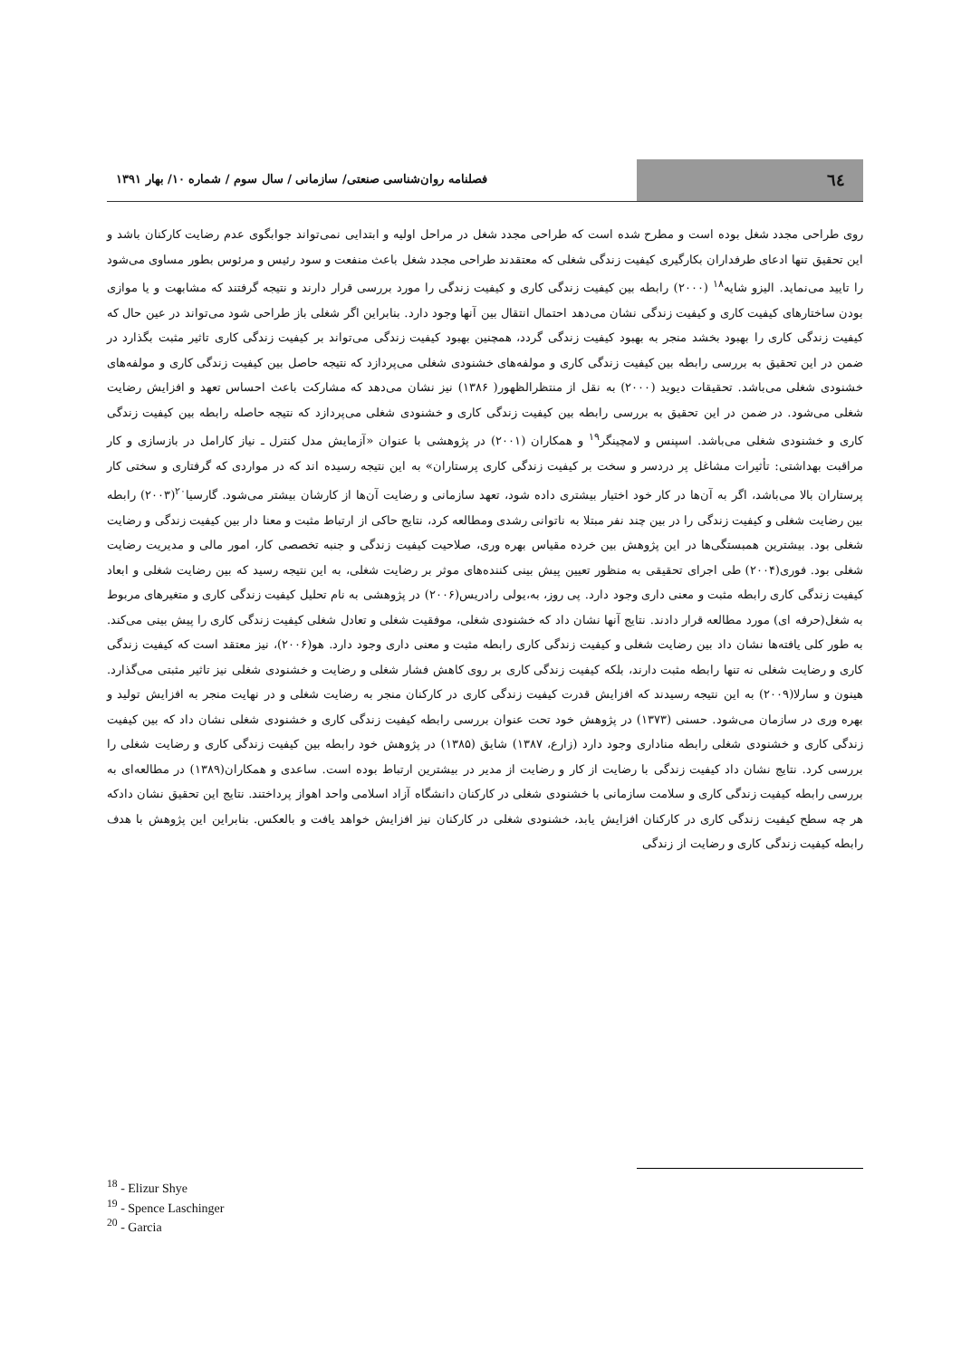٦٤
فصلنامه روان‌شناسی صنعتی/ سازمانی / سال سوم / شماره ۱۰/ بهار ۱۳۹۱
روی طراحی مجدد شغل بوده است و مطرح شده است که طراحی مجدد شغل در مراحل اولیه و ابتدایی نمی‌تواند جوابگوی عدم رضایت کارکنان باشد و این تحقیق تنها ادعای طرفداران بکارگیری کیفیت زندگی شغلی که معتقدند طراحی مجدد شغل باعث منفعت و سود رئیس و مرئوس بطور مساوی می‌شود را تایید می‌نماید. الیزو شایه<sup>۱۸</sup> (۲۰۰۰) رابطه بین کیفیت زندگی کاری و کیفیت زندگی را مورد بررسی قرار دارند و نتیجه گرفتند که مشابهت و یا موازی بودن ساختارهای کیفیت کاری و کیفیت زندگی نشان می‌دهد احتمال انتقال بین آنها وجود دارد. بنابراین اگر شغلی باز طراحی شود می‌تواند در عین حال که کیفیت زندگی کاری را بهبود بخشد منجر به بهبود کیفیت زندگی گردد، همچنین بهبود کیفیت زندگی می‌تواند بر کیفیت زندگی کاری تاثیر مثبت بگذارد در ضمن در این تحقیق به بررسی رابطه بین کیفیت زندگی کاری و مولفه‌های خشنودی شغلی می‌پردازد که نتیجه حاصل بین کیفیت زندگی کاری و مولفه‌های خشنودی شغلی می‌باشد. تحقیقات دیوید (۲۰۰۰) به نقل از منتظرالظهور( ۱۳۸۶) نیز نشان می‌دهد که مشارکت باعث احساس تعهد و افزایش رضایت شغلی می‌شود. در ضمن در این تحقیق به بررسی رابطه بین کیفیت زندگی کاری و خشنودی شغلی می‌پردازد که نتیجه حاصله رابطه بین کیفیت زندگی کاری و خشنودی شغلی می‌باشد. اسپنس و لامچینگر<sup>۱۹</sup> و همکاران (۲۰۰۱) در پژوهشی با عنوان «آزمایش مدل کنترل ـ نیاز کارامل در بازسازی و کار مراقبت بهداشتی: تأثیرات مشاغل پر دردسر و سخت بر کیفیت زندگی کاری پرستاران» به این نتیجه رسیده اند که در مواردی که گرفتاری و سختی کار پرستاران بالا می‌باشد، اگر به آن‌ها در کار خود اختیار بیشتری داده شود، تعهد سازمانی و رضایت آن‌ها از کارشان بیشتر می‌شود. گارسیا<sup>۲۰</sup>(۲۰۰۳) رابطه بین رضایت شغلی و کیفیت زندگی را در بین چند نفر مبتلا به ناتوانی رشدی ومطالعه کرد، نتایج حاکی از ارتباط مثبت و معنا دار بین کیفیت زندگی و رضایت شغلی بود. بیشترین همبستگی‌ها در این پژوهش بین خرده مقیاس بهره وری، صلاحیت کیفیت زندگی و جنبه تخصصی کار، امور مالی و مدیریت رضایت شغلی بود. فوری(۲۰۰۴) طی اجرای تحقیقی به منظور تعیین پیش بینی کننده‌های موثر بر رضایت شغلی، به این نتیجه رسید که بین رضایت شغلی و ابعاد کیفیت زندگی کاری رابطه مثبت و معنی داری وجود دارد. پی روز، به،یولی رادریس(۲۰۰۶) در پژوهشی به نام تحلیل کیفیت زندگی کاری و متغیرهای مربوط به شغل(حرفه ای) مورد مطالعه قرار دادند. نتایج آنها نشان داد که خشنودی شغلی، موفقیت شغلی و تعادل شغلی کیفیت زندگی کاری را پیش بینی می‌کند. به طور کلی یافته‌ها نشان داد بین رضایت شغلی و کیفیت زندگی کاری رابطه مثبت و معنی داری وجود دارد. هو(۲۰۰۶)، نیز معتقد است که کیفیت زندگی کاری و رضایت شغلی نه تنها رابطه مثبت دارند، بلکه کیفیت زندگی کاری بر روی کاهش فشار شغلی و رضایت و خشنودی شغلی نیز تاثیر مثبتی می‌گذارد. هینون و سارلا(۲۰۰۹) به این نتیجه رسیدند که افزایش قدرت کیفیت زندگی کاری در کارکنان منجر به رضایت شغلی و در نهایت منجر به افزایش تولید و بهره وری در سازمان می‌شود. حسنی (۱۳۷۳) در پژوهش خود تحت عنوان بررسی رابطه کیفیت زندگی کاری و خشنودی شغلی نشان داد که بین کیفیت زندگی کاری و خشنودی شغلی رابطه مناداری وجود دارد (زارع، ۱۳۸۷) شایق (۱۳۸۵) در پژوهش خود رابطه بین کیفیت زندگی کاری و رضایت شغلی را بررسی کرد. نتایج نشان داد کیفیت زندگی با رضایت از کار و رضایت از مدیر در بیشترین ارتباط بوده است. ساعدی و همکاران(۱۳۸۹) در مطالعه‌ای به بررسی رابطه کیفیت زندگی کاری و سلامت سازمانی با خشنودی شغلی در کارکنان دانشگاه آزاد اسلامی واحد اهواز پرداختند. نتایج این تحقیق نشان دادکه هر چه سطح کیفیت زندگی کاری در کارکنان افزایش یابد، خشنودی شغلی در کارکنان نیز افزایش خواهد یافت و بالعکس. بنابراین این پژوهش با هدف رابطه کیفیت زندگی کاری و رضایت از زندگی
<sup>18</sup> - Elizur Shye
<sup>19</sup> - Spence Laschinger
<sup>20</sup> - Garcia